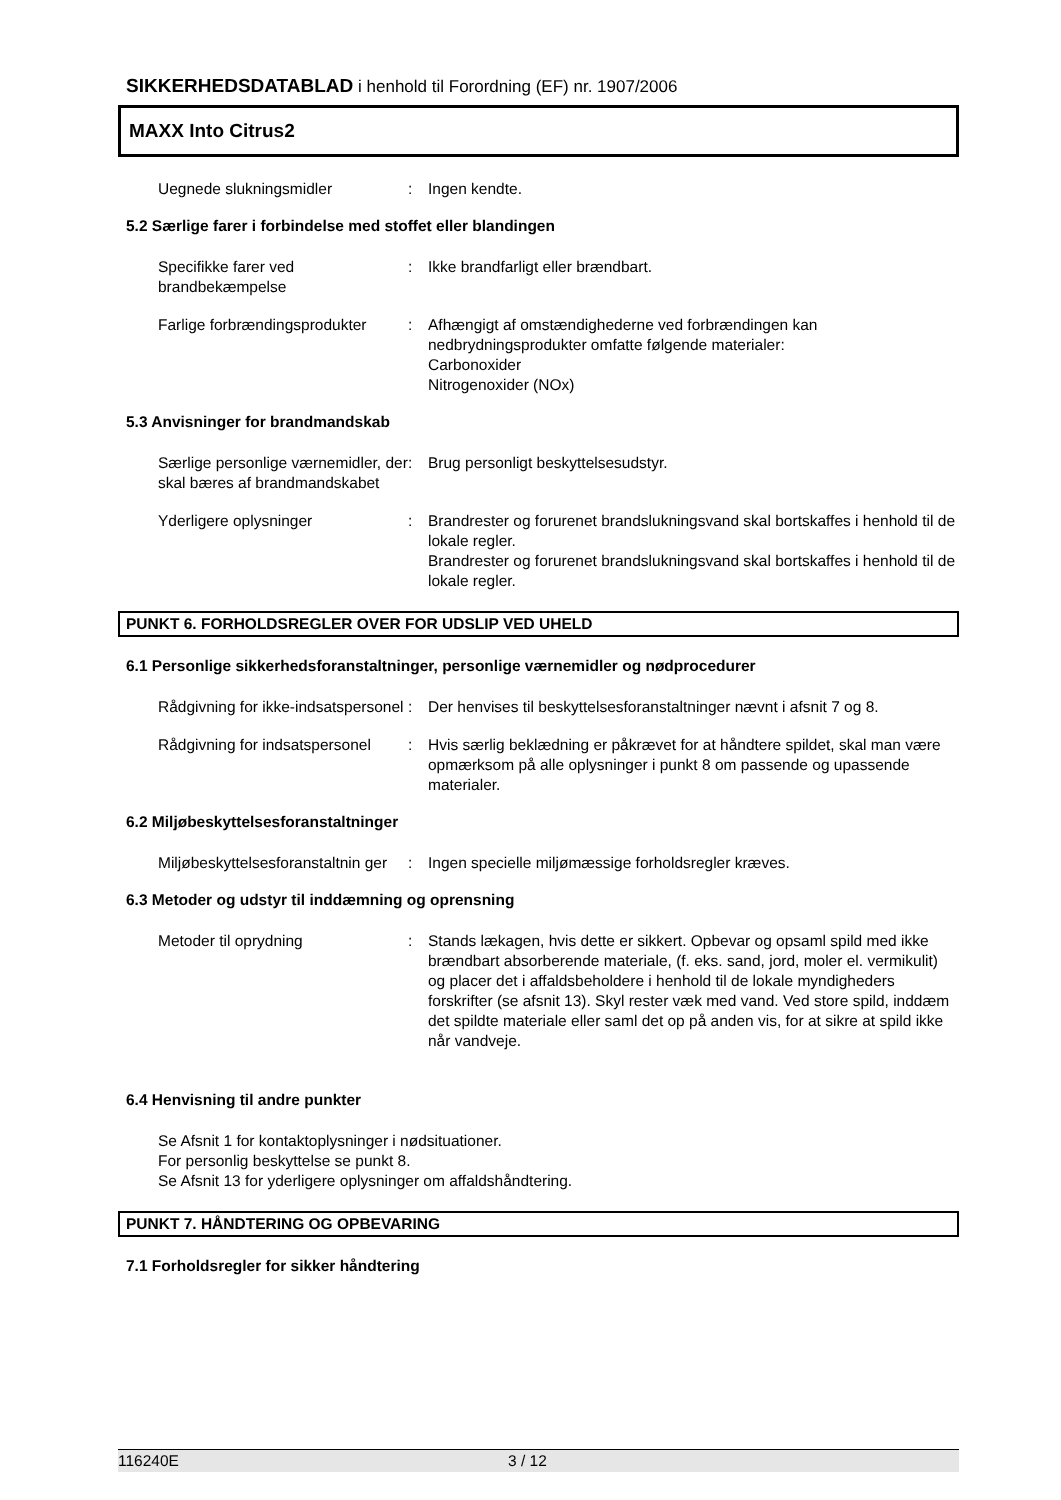SIKKERHEDSDATABLAD i henhold til Forordning (EF) nr. 1907/2006
MAXX Into Citrus2
Uegnede slukningsmidler : Ingen kendte.
5.2 Særlige farer i forbindelse med stoffet eller blandingen
Specifikke farer ved brandbekæmpelse
: Ikke brandfarligt eller brændbart.
Farlige forbrændingsprodukter
: Afhængigt af omstændighederne ved forbrændingen kan nedbrydningsprodukter omfatte følgende materialer:
Carbonoxider
Nitrogenoxider (NOx)
5.3 Anvisninger for brandmandskab
Særlige personlige værnemidler, der skal bæres af brandmandskabet
: Brug personligt beskyttelsesudstyr.
Yderligere oplysninger : Brandrester og forurenet brandslukningsvand skal bortskaffes i henhold til de lokale regler.
Brandrester og forurenet brandslukningsvand skal bortskaffes i henhold til de lokale regler.
PUNKT 6. FORHOLDSREGLER OVER FOR UDSLIP VED UHELD
6.1 Personlige sikkerhedsforanstaltninger, personlige værnemidler og nødprocedurer
Rådgivning for ikke-indsatspersonel
: Der henvises til beskyttelsesforanstaltninger nævnt i afsnit 7 og 8.
Rådgivning for indsatspersonel
: Hvis særlig beklædning er påkrævet for at håndtere spildet, skal man være opmærksom på alle oplysninger i punkt 8 om passende og upassende materialer.
6.2 Miljøbeskyttelsesforanstaltninger
Miljøbeskyttelsesforanstaltnin ger
: Ingen specielle miljømæssige forholdsregler kræves.
6.3 Metoder og udstyr til inddæmning og oprensning
Metoder til oprydning : Stands lækagen, hvis dette er sikkert. Opbevar og opsaml spild med ikke brændbart absorberende materiale, (f. eks. sand, jord, moler el. vermikulit) og placer det i affaldsbeholdere i henhold til de lokale myndigheders forskrifter (se afsnit 13). Skyl rester væk med vand. Ved store spild, inddæm det spildte materiale eller saml det op på anden vis, for at sikre at spild ikke når vandveje.
6.4 Henvisning til andre punkter
Se Afsnit 1 for kontaktoplysninger i nødsituationer.
For personlig beskyttelse se punkt 8.
Se Afsnit 13 for yderligere oplysninger om affaldshåndtering.
PUNKT 7. HÅNDTERING OG OPBEVARING
7.1 Forholdsregler for sikker håndtering
116240E 3 / 12